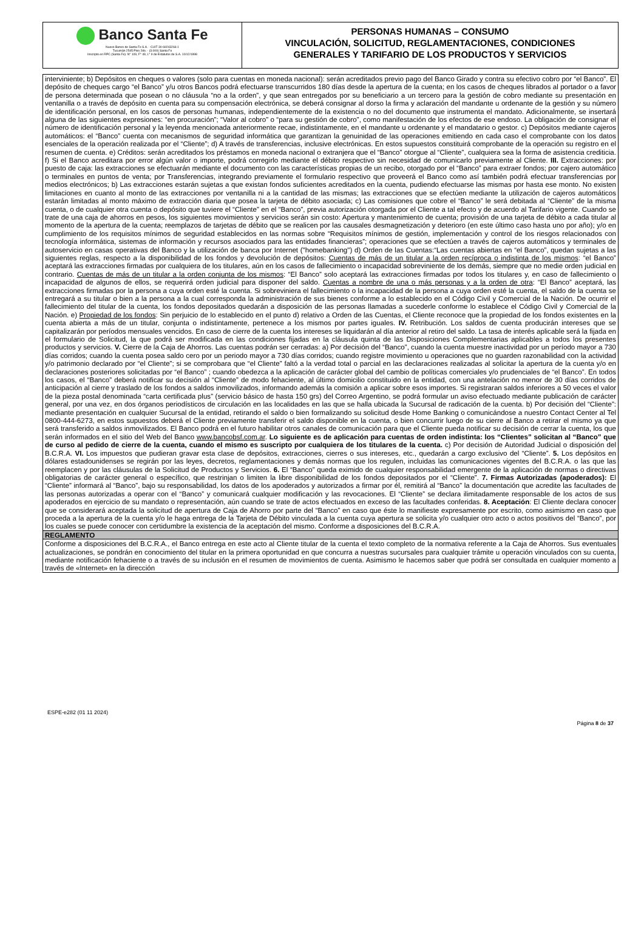Banco Santa Fe
Nuevo Banco de Santa Fe S.A. - CUIT 30-69243266-1
Tucumán 2545 Piso 2do. - (3.000) Santa Fe
Inscripto en RPC (Santa Fe): N° 109, F° 49, L° 9 de Estatutos de S.A. 10/12/1998
PERSONAS HUMANAS – CONSUMO
VINCULACIÓN, SOLICITUD, REGLAMENTACIONES, CONDICIONES
GENERALES Y TARIFARIO DE LOS PRODUCTOS Y SERVICIOS
interviniente; b) Depósitos en cheques o valores (solo para cuentas en moneda nacional): serán acreditados previo pago del Banco Girado y contra su efectivo cobro por “el Banco”. El depósito de cheques cargo “el Banco” y/u otros Bancos podrá efectuarse transcurridos 180 días desde la apertura de la cuenta; en los casos de cheques librados al portador o a favor de persona determinada que posean o no cláusula “no a la orden”, y que sean entregados por su beneficiario a un tercero para la gestión de cobro mediante su presentación en ventanilla o a través de depósito en cuenta para su compensación electrónica, se deberá consignar al dorso la firma y aclaración del mandante u ordenante de la gestión y su número de identificación personal, en los casos de personas humanas, independientemente de la existencia o no del documento que instrumenta el mandato. Adicionalmente, se insertará alguna de las siguientes expresiones: “en procuración”; “Valor al cobro” o “para su gestión de cobro”, como manifestación de los efectos de ese endoso. La obligación de consignar el número de identificación personal y la leyenda mencionada anteriormente recae, indistintamente, en el mandante u ordenante y el mandatario o gestor. c) Depósitos mediante cajeros automáticos: el “Banco” cuenta con mecanismos de seguridad informática que garantizan la genuinidad de las operaciones emitiendo en cada caso el comprobante con los datos esenciales de la operación realizada por el “Cliente”; d) A través de transferencias, inclusive electrónicas. En estos supuestos constituirá comprobante de la operación su registro en el resumen de cuenta. e) Créditos: serán acreditados los préstamos en moneda nacional o extranjera que el “Banco” otorgue al “Cliente”, cualquiera sea la forma de asistencia crediticia. f) Si el Banco acreditara por error algún valor o importe, podrá corregirlo mediante el débito respectivo sin necesidad de comunicarlo previamente al Cliente. III. Extracciones: por puesto de caja: las extracciones se efectuarán mediante el documento con las características propias de un recibo, otorgado por el “Banco” para extraer fondos; por cajero automático o terminales en puntos de venta; por Transferencias, integrando previamente el formulario respectivo que proveerá el Banco como así también podrá efectuar transferencias por medios electrónicos; b) Las extracciones estarán sujetas a que existan fondos suficientes acreditados en la cuenta, pudiendo efectuarse las mismas por hasta ese monto. No existen limitaciones en cuanto al monto de las extracciones por ventanilla ni a la cantidad de las mismas; las extracciones que se efectúen mediante la utilización de cajeros automáticos estarán limitadas al monto máximo de extracción diaria que posea la tarjeta de débito asociada; c) Las comisiones que cobre el “Banco” le será debitada al “Cliente” de la misma cuenta, o de cualquier otra cuenta o depósito que tuviere el “Cliente” en el “Banco”, previa autorización otorgada por el Cliente a tal efecto y de acuerdo al Tarifario vigente. Cuando se trate de una caja de ahorros en pesos, los siguientes movimientos y servicios serán sin costo: Apertura y mantenimiento de cuenta; provisión de una tarjeta de débito a cada titular al momento de la apertura de la cuenta; reemplazos de tarjetas de débito que se realicen por las causales desmagnetización y deterioro (en este último caso hasta uno por año); y/o en cumplimiento de los requisitos mínimos de seguridad establecidos en las normas sobre “Requisitos mínimos de gestión, implementación y control de los riesgos relacionados con tecnología informática, sistemas de información y recursos asociados para las entidades financieras”; operaciones que se efectúen a través de cajeros automáticos y terminales de autoservicio en casas operativas del Banco y la utilización de banca por Internet ("homebanking") d) Orden de las Cuentas:“Las cuentas abiertas en “el Banco”, quedan sujetas a las siguientes reglas, respecto a la disponibilidad de los fondos y devolución de depósitos: Cuentas de más de un titular a la orden recíproca o indistinta de los mismos: “el Banco” aceptará las extracciones firmadas por cualquiera de los titulares, aún en los casos de fallecimiento o incapacidad sobreviniente de los demás, siempre que no medie orden judicial en contrario. Cuentas de más de un titular a la orden conjunta de los mismos: “El Banco” solo aceptará las extracciones firmadas por todos los titulares y, en caso de fallecimiento o incapacidad de algunos de ellos, se requerirá orden judicial para disponer del saldo. Cuentas a nombre de una o más personas y a la orden de otra: “El Banco” aceptará, las extracciones firmadas por la persona a cuya orden esté la cuenta. Si sobreviniera el fallecimiento o la incapacidad de la persona a cuya orden esté la cuenta, el saldo de la cuenta se entregará a su titular o bien a la persona a la cual corresponda la administración de sus bienes conforme a lo establecido en el Código Civil y Comercial de la Nación. De ocurrir el fallecimiento del titular de la cuenta, los fondos depositados quedarán a disposición de las personas llamadas a sucederle conforme lo establece el Código Civil y Comercial de la Nación. e) Propiedad de los fondos: Sin perjuicio de lo establecido en el punto d) relativo a Orden de las Cuentas, el Cliente reconoce que la propiedad de los fondos existentes en la cuenta abierta a más de un titular, conjunta o indistintamente, pertenece a los mismos por partes iguales. IV. Retribución. Los saldos de cuenta producirán intereses que se capitalizarán por períodos mensuales vencidos. En caso de cierre de la cuenta los intereses se liquidarán al día anterior al retiro del saldo. La tasa de interés aplicable será la fijada en el formulario de Solicitud, la que podrá ser modificada en las condiciones fijadas en la cláusula quinta de las Disposiciones Complementarias aplicables a todos los presentes productos y servicios. V. Cierre de la Caja de Ahorros. Las cuentas podrán ser cerradas: a) Por decisión del “Banco”, cuando la cuenta muestre inactividad por un período mayor a 730 días corridos; cuando la cuenta posea saldo cero por un periodo mayor a 730 días corridos; cuando registre movimiento u operaciones que no guarden razonabilidad con la actividad y/o patrimonio declarado por “el Cliente”; si se comprobara que “el Cliente” faltó a la verdad total o parcial en las declaraciones realizadas al solicitar la apertura de la cuenta y/o en declaraciones posteriores solicitadas por “el Banco” ; cuando obedezca a la aplicación de carácter global del cambio de políticas comerciales y/o prudenciales de “el Banco”. En todos los casos, el “Banco” deberá notificar su decisión al “Cliente” de modo fehaciente, al último domicilio constituido en la entidad, con una antelación no menor de 30 días corridos de anticipación al cierre y traslado de los fondos a saldos inmovilizados, informando además la comisión a aplicar sobre esos importes. Si registraran saldos inferiores a 50 veces el valor de la pieza postal denominada “carta certificada plus” (servicio básico de hasta 150 grs) del Correo Argentino, se podrá formular un aviso efectuado mediante publicación de carácter general, por una vez, en dos órganos periodísticos de circulación en las localidades en las que se halla ubicada la Sucursal de radicación de la cuenta. b) Por decisión del “Cliente”: mediante presentación en cualquier Sucursal de la entidad, retirando el saldo o bien formalizando su solicitud desde Home Banking o comunicándose a nuestro Contact Center al Tel 0800-444-6273, en estos supuestos deberá el Cliente previamente transferir el saldo disponible en la cuenta, o bien concurrir luego de su cierre al Banco a retirar el mismo ya que será transferido a saldos inmovilizados. El Banco podrá en el futuro habilitar otros canales de comunicación para que el Cliente pueda notificar su decisión de cerrar la cuenta, los que serán informados en el sitio del Web del Banco www.bancobsf.com.ar. Lo siguiente es de aplicación para cuentas de orden indistinta: los “Clientes” solicitan al “Banco” que de curso al pedido de cierre de la cuenta, cuando el mismo es suscripto por cualquiera de los titulares de la cuenta. c) Por decisión de Autoridad Judicial o disposición del B.C.R.A. VI. Los impuestos que pudieran gravar esta clase de depósitos, extracciones, cierres o sus intereses, etc., quedarán a cargo exclusivo del “Cliente”. 5. Los depósitos en dólares estadounidenses se regirán por las leyes, decretos, reglamentaciones y demás normas que los regulen, incluidas las comunicaciones vigentes del B.C.R.A. o las que las reemplacen y por las cláusulas de la Solicitud de Productos y Servicios. 6. El “Banco” queda eximido de cualquier responsabilidad emergente de la aplicación de normas o directivas obligatorias de carácter general o específico, que restrinjan o limiten la libre disponibilidad de los fondos depositados por el “Cliente”. 7. Firmas Autorizadas (apoderados): El “Cliente” informará al “Banco”, bajo su responsabilidad, los datos de los apoderados y autorizados a firmar por él, remitirá al “Banco” la documentación que acredite las facultades de las personas autorizadas a operar con el “Banco” y comunicará cualquier modificación y las revocaciones. El “Cliente” se declara ilimitadamente responsable de los actos de sus apoderados en ejercicio de su mandato o representación, aún cuando se trate de actos efectuados en exceso de las facultades conferidas. 8. Aceptación: El Cliente declara conocer que se considerará aceptada la solicitud de apertura de Caja de Ahorro por parte del “Banco” en caso que éste lo manifieste expresamente por escrito, como asimismo en caso que proceda a la apertura de la cuenta y/o le haga entrega de la Tarjeta de Débito vinculada a la cuenta cuya apertura se solicita y/o cualquier otro acto o actos positivos del “Banco”, por los cuales se puede conocer con certidumbre la existencia de la aceptación del mismo. Conforme a disposiciones del B.C.R.A.
REGLAMENTO
Conforme a disposiciones del B.C.R.A., el Banco entrega en este acto al Cliente titular de la cuenta el texto completo de la normativa referente a la Caja de Ahorros. Sus eventuales actualizaciones, se pondrán en conocimiento del titular en la primera oportunidad en que concurra a nuestras sucursales para cualquier trámite u operación vinculados con su cuenta, mediante notificación fehaciente o a través de su inclusión en el resumen de movimientos de cuenta. Asimismo le hacemos saber que podrá ser consultada en cualquier momento a través de «Internet» en la dirección
ESPE-e282 (01 11 2024)
Página 8 de 37